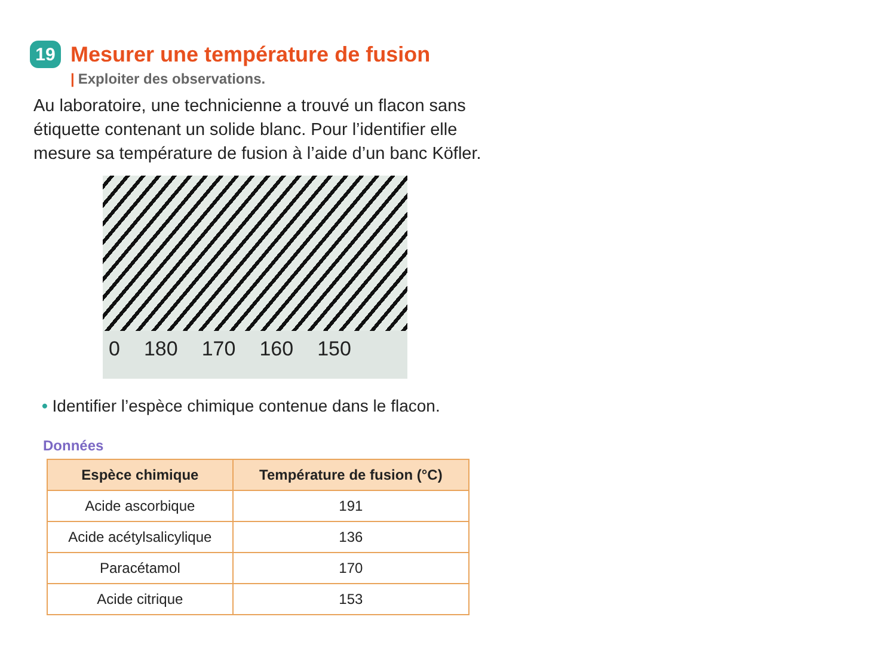19 Mesurer une température de fusion
| Exploiter des observations.
Au laboratoire, une technicienne a trouvé un flacon sans étiquette contenant un solide blanc. Pour l’identifier elle mesure sa température de fusion à l’aide d’un banc Köfler.
0 180 170 160 150
• Identifier l’espèce chimique contenue dans le flacon.
Données
| Espèce chimique | Température de fusion (°C) |
| --- | --- |
| Acide ascorbique | 191 |
| Acide acétylsalicylique | 136 |
| Paracétamol | 170 |
| Acide citrique | 153 |